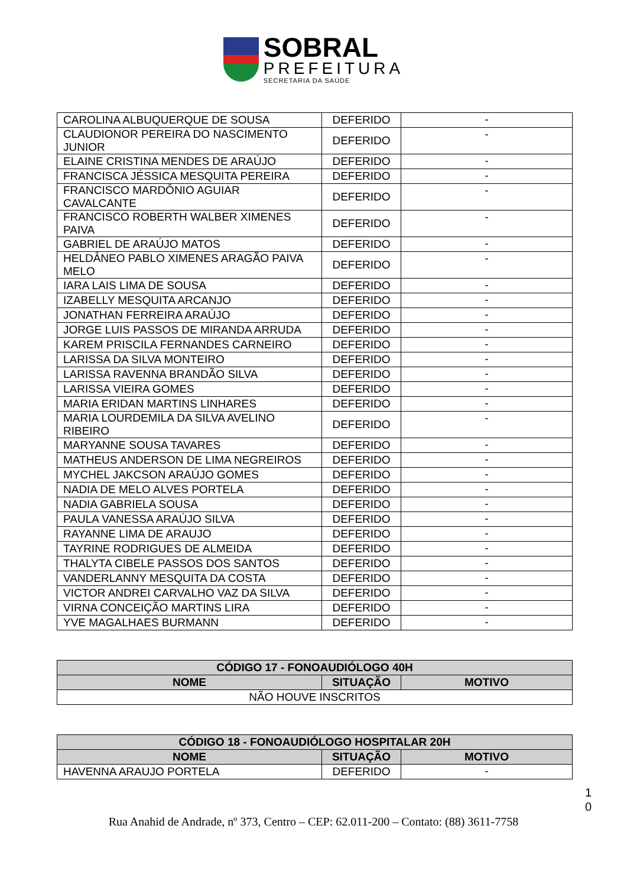SOBRAL
PREFEITURA
SECRETARIA DA SAÚDE
| CAROLINA ALBUQUERQUE DE SOUSA | DEFERIDO | - |
| CLAUDIONOR PEREIRA DO NASCIMENTO JUNIOR | DEFERIDO | - |
| ELAINE CRISTINA MENDES DE ARAÚJO | DEFERIDO | - |
| FRANCISCA JÉSSICA MESQUITA PEREIRA | DEFERIDO | - |
| FRANCISCO MARDÔNIO AGUIAR CAVALCANTE | DEFERIDO | - |
| FRANCISCO ROBERTH WALBER XIMENES PAIVA | DEFERIDO | - |
| GABRIEL DE ARAÚJO MATOS | DEFERIDO | - |
| HELDÂNEO PABLO XIMENES ARAGÃO PAIVA MELO | DEFERIDO | - |
| IARA LAIS LIMA DE SOUSA | DEFERIDO | - |
| IZABELLY MESQUITA ARCANJO | DEFERIDO | - |
| JONATHAN FERREIRA ARAÚJO | DEFERIDO | - |
| JORGE LUIS PASSOS DE MIRANDA ARRUDA | DEFERIDO | - |
| KAREM PRISCILA FERNANDES CARNEIRO | DEFERIDO | - |
| LARISSA DA SILVA MONTEIRO | DEFERIDO | - |
| LARISSA RAVENNA BRANDÃO SILVA | DEFERIDO | - |
| LARISSA VIEIRA GOMES | DEFERIDO | - |
| MARIA ERIDAN MARTINS LINHARES | DEFERIDO | - |
| MARIA LOURDEMILA DA SILVA AVELINO RIBEIRO | DEFERIDO | - |
| MARYANNE SOUSA TAVARES | DEFERIDO | - |
| MATHEUS ANDERSON DE LIMA NEGREIROS | DEFERIDO | - |
| MYCHEL JAKCSON ARAÚJO GOMES | DEFERIDO | - |
| NADIA DE MELO ALVES PORTELA | DEFERIDO | - |
| NADIA GABRIELA SOUSA | DEFERIDO | - |
| PAULA VANESSA ARAÚJO SILVA | DEFERIDO | - |
| RAYANNE LIMA DE ARAUJO | DEFERIDO | - |
| TAYRINE RODRIGUES DE ALMEIDA | DEFERIDO | - |
| THALYTA CIBELE PASSOS DOS SANTOS | DEFERIDO | - |
| VANDERLANNY MESQUITA DA COSTA | DEFERIDO | - |
| VICTOR ANDREI CARVALHO VAZ DA SILVA | DEFERIDO | - |
| VIRNA CONCEIÇÃO MARTINS LIRA | DEFERIDO | - |
| YVE MAGALHAES BURMANN | DEFERIDO | - |
| CÓDIGO 17 - FONOAUDIÓLOGO 40H | | |
| --- | --- | --- |
| NOME | SITUAÇÃO | MOTIVO |
| NÃO HOUVE INSCRITOS | | |
| CÓDIGO 18 - FONOAUDIÓLOGO HOSPITALAR 20H | | |
| --- | --- | --- |
| NOME | SITUAÇÃO | MOTIVO |
| HAVENNA ARAUJO PORTELA | DEFERIDO | - |
1
0
Rua Anahid de Andrade, nº 373, Centro – CEP: 62.011-200 – Contato: (88) 3611-7758